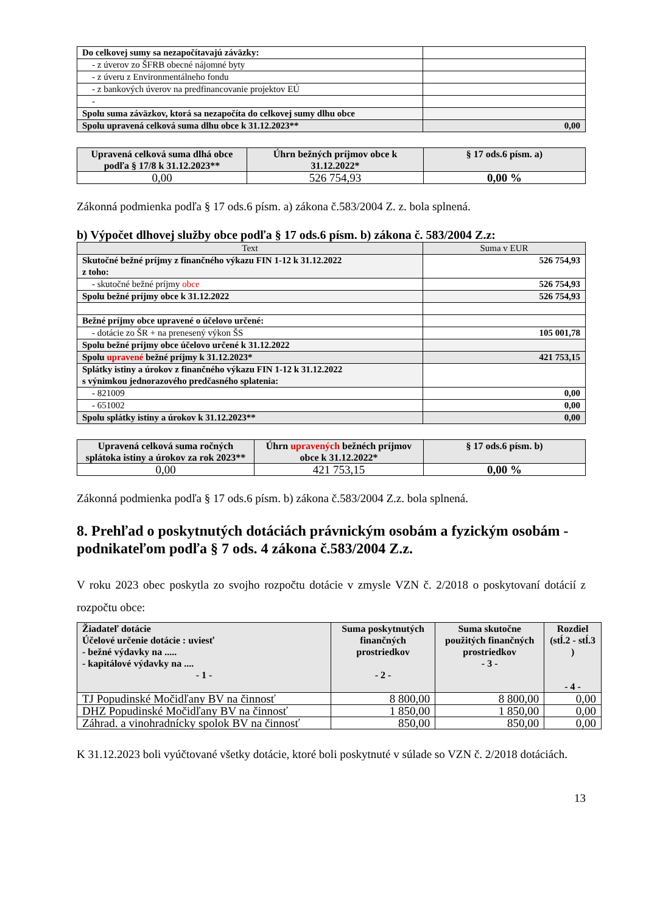| Do celkovej sumy sa nezapočítavajú záväzky: | |
| - z úverov zo ŠFRB obecné nájomné byty | |
| - z úveru z Environmentálneho fondu | |
| - z bankových úverov na predfinancovanie projektov EÚ | |
| - | |
| Spolu suma záväzkov, ktorá sa nezapočíta do celkovej sumy dlhu obce | |
| Spolu upravená celková suma dlhu obce k 31.12.2023** | 0,00 |
| Upravená celková suma dlhá obce podľa § 17/8 k 31.12.2023** | Úhrn bežných príjmov obce k 31.12.2022* | § 17 ods.6 písm. a) |
| 0,00 | 526 754,93 | 0,00 % |
Zákonná podmienka podľa § 17 ods.6 písm. a) zákona č.583/2004 Z. z. bola splnená.
b) Výpočet dlhovej služby obce podľa § 17 ods.6 písm. b) zákona č. 583/2004 Z.z:
| Text | Suma v EUR |
| Skutočné bežné príjmy z finančného výkazu FIN 1-12 k 31.12.2022 z toho: | 526 754,93 |
| - skutočné bežné príjmy obce | 526 754,93 |
| Spolu bežné príjmy obce k 31.12.2022 | 526 754,93 |
| Bežné príjmy obce upravené o účelovo určené: | |
| - dotácie zo ŠR + na prenesený výkon ŠS | 105 001,78 |
| Spolu bežné príjmy obce účelovo určené k 31.12.2022 | |
| Spolu upravené bežné príjmy k 31.12.2023* | 421 753,15 |
| Splátky istiny a úrokov z finančného výkazu FIN 1-12 k 31.12.2022 s výnimkou jednorazového predčasného splatenia: | |
| - 821009 | 0,00 |
| - 651002 | 0,00 |
| Spolu splátky istiny a úrokov k 31.12.2023** | 0,00 |
| Upravená celková suma ročných splátoka istiny a úrokov za rok 2023** | Úhrn upravených bežnéch príjmov obce k 31.12.2022* | § 17 ods.6 písm. b) |
| 0,00 | 421 753,15 | 0,00 % |
Zákonná podmienka podľa § 17 ods.6 písm. b) zákona č.583/2004 Z.z. bola splnená.
8. Prehľad o poskytnutých dotáciách právnickým osobám a fyzickým osobám - podnikateľom podľa § 7 ods. 4 zákona č.583/2004 Z.z.
V roku 2023 obec poskytla zo svojho rozpočtu dotácie v zmysle VZN č. 2/2018 o poskytovaní dotácií z rozpočtu obce:
| Žiadateľ dotácie Účelové určenie dotácie : uviesť - bežné výdavky na ..... - kapitálové výdavky na .... - 1 - | Suma poskytnutých finančných prostriedkov - 2 - | Suma skutočne použitých finančných prostriedkov - 3 - | Rozdiel (stĺ.2 - stĺ.3 ) - 4 - |
| TJ Popudinské Močidľany BV na činnosť | 8 800,00 | 8 800,00 | 0,00 |
| DHZ Popudinské Močidľany BV na činnosť | 1 850,00 | 1 850,00 | 0,00 |
| Záhrad. a vinohradnícky spolok BV na činnosť | 850,00 | 850,00 | 0,00 |
K 31.12.2023 boli vyúčtované všetky dotácie, ktoré boli poskytnuté v súlade so VZN č. 2/2018 dotáciách.
13